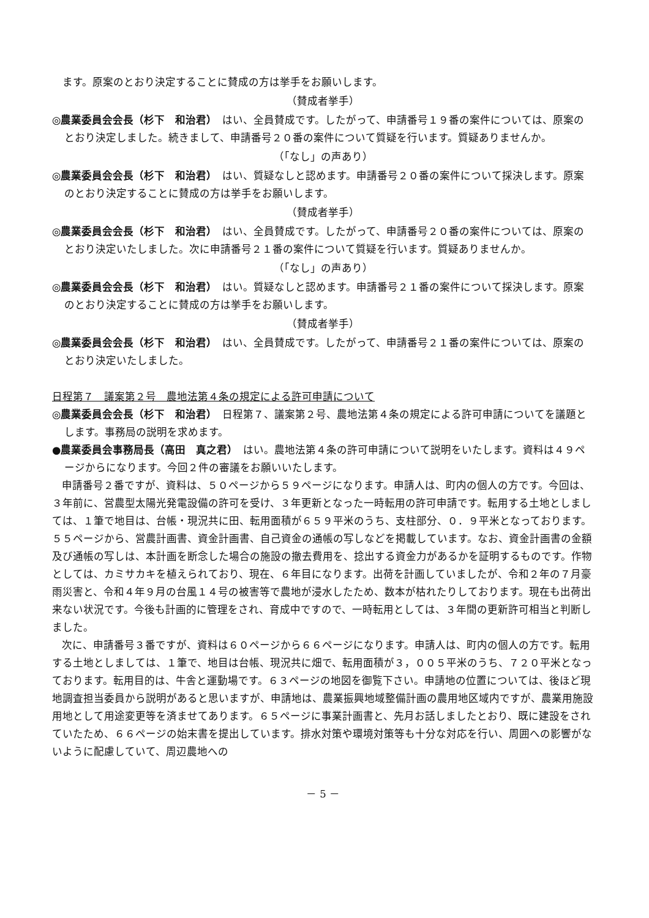ます。原案のとおり決定することに賛成の方は挙手をお願いします。
（賛成者挙手）
◎農業委員会会長（杉下　和治君）　はい、全員賛成です。したがって、申請番号１９番の案件については、原案のとおり決定しました。続きまして、申請番号２０番の案件について質疑を行います。質疑ありませんか。
（「なし」の声あり）
◎農業委員会会長（杉下　和治君）　はい、質疑なしと認めます。申請番号２０番の案件について採決します。原案のとおり決定することに賛成の方は挙手をお願いします。
（賛成者挙手）
◎農業委員会会長（杉下　和治君）　はい、全員賛成です。したがって、申請番号２０番の案件については、原案のとおり決定いたしました。次に申請番号２１番の案件について質疑を行います。質疑ありませんか。
（「なし」の声あり）
◎農業委員会会長（杉下　和治君）　はい。質疑なしと認めます。申請番号２１番の案件について採決します。原案のとおり決定することに賛成の方は挙手をお願いします。
（賛成者挙手）
◎農業委員会会長（杉下　和治君）　はい、全員賛成です。したがって、申請番号２１番の案件については、原案のとおり決定いたしました。
日程第７　議案第２号　農地法第４条の規定による許可申請について
◎農業委員会会長（杉下　和治君）　日程第７、議案第２号、農地法第４条の規定による許可申請についてを議題とします。事務局の説明を求めます。
●農業委員会事務局長（高田　真之君）　はい。農地法第４条の許可申請について説明をいたします。資料は４９ページからになります。今回２件の審議をお願いいたします。
申請番号２番ですが、資料は、５０ページから５９ページになります。申請人は、町内の個人の方です。今回は、３年前に、営農型太陽光発電設備の許可を受け、３年更新となった一時転用の許可申請です。転用する土地としましては、１筆で地目は、台帳・現況共に田、転用面積が６５９平米のうち、支柱部分、０．９平米となっております。５５ページから、営農計画書、資金計画書、自己資金の通帳の写しなどを掲載しています。なお、資金計画書の金額及び通帳の写しは、本計画を断念した場合の施設の撤去費用を、捻出する資金力があるかを証明するものです。作物としては、カミサカキを植えられており、現在、６年目になります。出荷を計画していましたが、令和２年の７月豪雨災害と、令和４年９月の台風１４号の被害等で農地が浸水したため、数本が枯れたりしております。現在も出荷出来ない状況です。今後も計画的に管理をされ、育成中ですので、一時転用としては、３年間の更新許可相当と判断しました。
次に、申請番号３番ですが、資料は６０ページから６６ページになります。申請人は、町内の個人の方です。転用する土地としましては、１筆で、地目は台帳、現況共に畑で、転用面積が３，００５平米のうち、７２０平米となっております。転用目的は、牛舎と運動場です。６３ページの地図を御覧下さい。申請地の位置については、後ほど現地調査担当委員から説明があると思いますが、申請地は、農業振興地域整備計画の農用地区域内ですが、農業用施設用地として用途変更等を済ませてあります。６５ページに事業計画書と、先月お話しましたとおり、既に建設をされていたため、６６ページの始末書を提出しています。排水対策や環境対策等も十分な対応を行い、周囲への影響がないように配慮していて、周辺農地への
－ 5 －